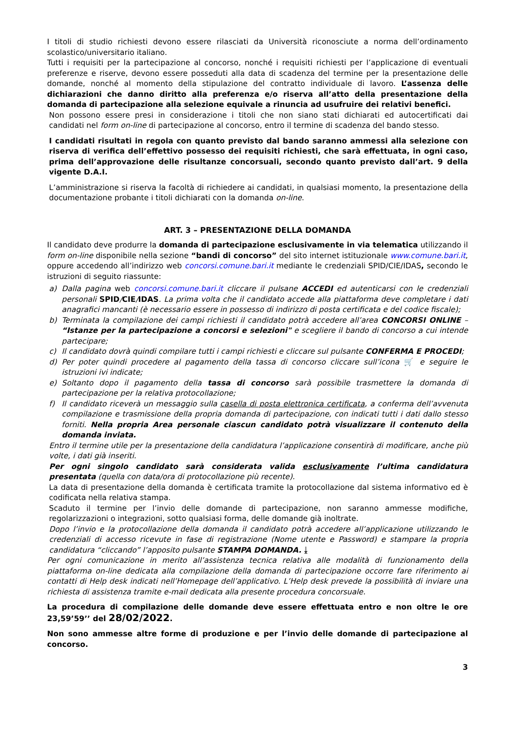I titoli di studio richiesti devono essere rilasciati da Università riconosciute a norma dell’ordinamento scolastico/universitario italiano.
Tutti i requisiti per la partecipazione al concorso, nonché i requisiti richiesti per l’applicazione di eventuali preferenze e riserve, devono essere posseduti alla data di scadenza del termine per la presentazione delle domande, nonché al momento della stipulazione del contratto individuale di lavoro. L’assenza delle dichiarazioni che danno diritto alla preferenza e/o riserva all’atto della presentazione della domanda di partecipazione alla selezione equivale a rinuncia ad usufruire dei relativi benefici.
Non possono essere presi in considerazione i titoli che non siano stati dichiarati ed autocertificati dai candidati nel form on-line di partecipazione al concorso, entro il termine di scadenza del bando stesso.
I candidati risultati in regola con quanto previsto dal bando saranno ammessi alla selezione con riserva di verifica dell’effettivo possesso dei requisiti richiesti, che sarà effettuata, in ogni caso, prima dell’approvazione delle risultanze concorsuali, secondo quanto previsto dall’art. 9 della vigente D.A.I.
L’amministrazione si riserva la facoltà di richiedere ai candidati, in qualsiasi momento, la presentazione della documentazione probante i titoli dichiarati con la domanda on-line.
ART. 3 – PRESENTAZIONE DELLA DOMANDA
Il candidato deve produrre la domanda di partecipazione esclusivamente in via telematica utilizzando il form on-line disponibile nella sezione “bandi di concorso” del sito internet istituzionale www.comune.bari.it, oppure accedendo all’indirizzo web concorsi.comune.bari.it mediante le credenziali SPID/CIE/IDAS, secondo le istruzioni di seguito riassunte:
a) Dalla pagina web concorsi.comune.bari.it cliccare il pulsane ACCEDI ed autenticarsi con le credenziali personali SPID/CIE/IDAS. La prima volta che il candidato accede alla piattaforma deve completare i dati anagrafici mancanti (è necessario essere in possesso di indirizzo di posta certificata e del codice fiscale);
b) Terminata la compilazione dei campi richiesti il candidato potrà accedere all’area CONCORSI ONLINE – “Istanze per la partecipazione a concorsi e selezioni" e scegliere il bando di concorso a cui intende partecipare;
c) Il candidato dovrà quindi compilare tutti i campi richiesti e cliccare sul pulsante CONFERMA E PROCEDI;
d) Per poter quindi procedere al pagamento della tassa di concorso cliccare sull’icona 🛒 e seguire le istruzioni ivi indicate;
e) Soltanto dopo il pagamento della tassa di concorso sarà possibile trasmettere la domanda di partecipazione per la relativa protocollazione;
f) Il candidato riceverà un messaggio sulla casella di posta elettronica certificata, a conferma dell’avvenuta compilazione e trasmissione della propria domanda di partecipazione, con indicati tutti i dati dallo stesso forniti. Nella propria Area personale ciascun candidato potrà visualizzare il contenuto della domanda inviata.
Entro il termine utile per la presentazione della candidatura l’applicazione consentirà di modificare, anche più volte, i dati già inseriti.
Per ogni singolo candidato sarà considerata valida esclusivamente l’ultima candidatura presentata (quella con data/ora di protocollazione più recente).
La data di presentazione della domanda è certificata tramite la protocollazione dal sistema informativo ed è codificata nella relativa stampa.
Scaduto il termine per l’invio delle domande di partecipazione, non saranno ammesse modifiche, regolarizzazioni o integrazioni, sotto qualsiasi forma, delle domande già inoltrate.
Dopo l’invio e la protocollazione della domanda il candidato potrà accedere all’applicazione utilizzando le credenziali di accesso ricevute in fase di registrazione (Nome utente e Password) e stampare la propria candidatura “cliccando” l’apposito pulsante STAMPA DOMANDA. ⤓
Per ogni comunicazione in merito all’assistenza tecnica relativa alle modalità di funzionamento della piattaforma on-line dedicata alla compilazione della domanda di partecipazione occorre fare riferimento ai contatti di Help desk indicati nell’Homepage dell’applicativo. L’Help desk prevede la possibilità di inviare una richiesta di assistenza tramite e-mail dedicata alla presente procedura concorsuale.
La procedura di compilazione delle domande deve essere effettuata entro e non oltre le ore 23,59’59’’ del 28/02/2022.
Non sono ammesse altre forme di produzione e per l’invio delle domande di partecipazione al concorso.
3